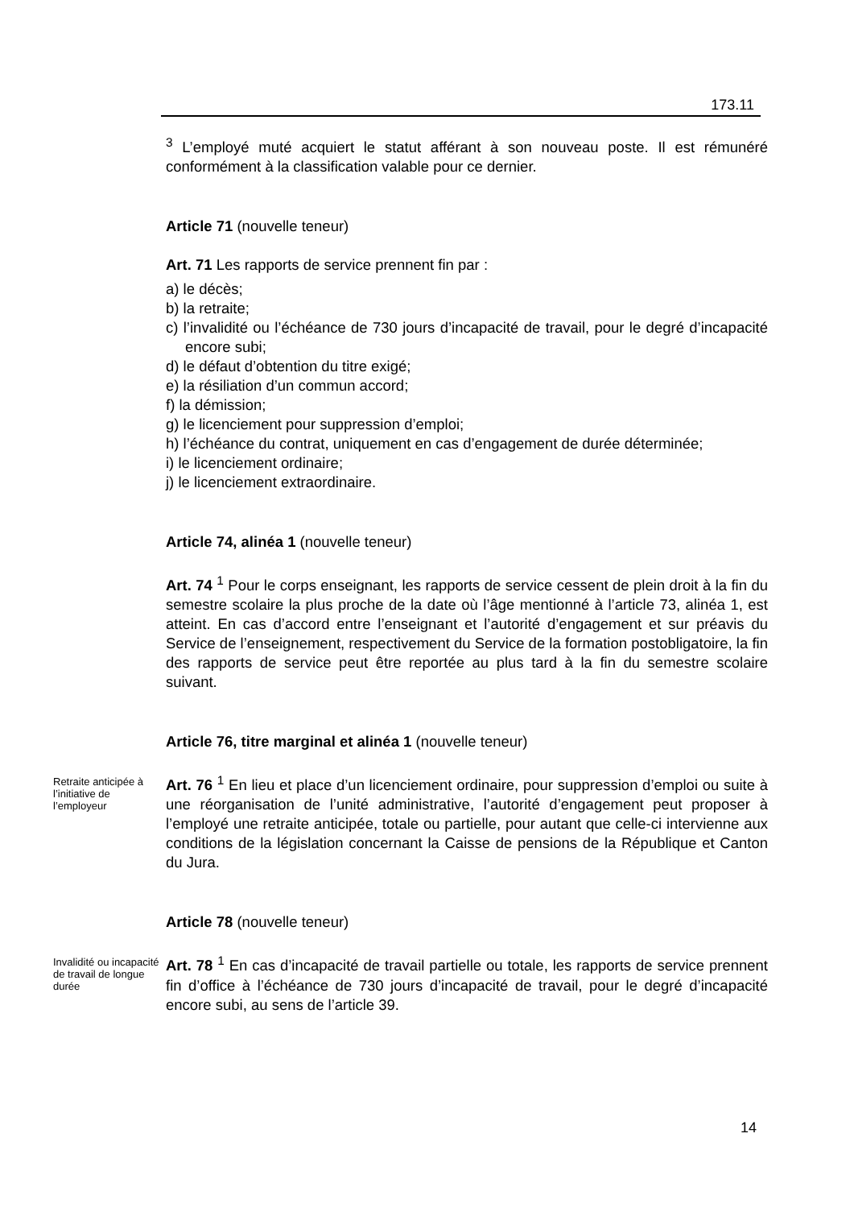173.11
<sup>3</sup> L’employé muté acquiert le statut afférant à son nouveau poste. Il est rému­néré conformément à la classification valable pour ce dernier.
Article 71 (nouvelle teneur)
Art. 71 Les rapports de service prennent fin par :
a) le décès;
b) la retraite;
c) l’invalidité ou l’échéance de 730 jours d’incapacité de travail, pour le degré d’incapacité encore subi;
d) le défaut d’obtention du titre exigé;
e) la résiliation d’un commun accord;
f) la démission;
g) le licenciement pour suppression d’emploi;
h) l’échéance du contrat, uniquement en cas d’engagement de durée détermi­née;
i) le licenciement ordinaire;
j) le licenciement extraordinaire.
Article 74, alinéa 1 (nouvelle teneur)
Art. 74 <sup>1</sup> Pour le corps enseignant, les rapports de service cessent de plein droit à la fin du semestre scolaire la plus proche de la date où l’âge mentionné à l’article 73, alinéa 1, est atteint. En cas d’accord entre l’enseignant et l’autorité d’engagement et sur préavis du Service de l’enseignement, respectivement du Service de la formation postobligatoire, la fin des rapports de service peut être reportée au plus tard à la fin du semestre scolaire suivant.
Article 76, titre marginal et alinéa 1 (nouvelle teneur)
Retraite anticipée à l’initiative de l’employeur
Art. 76 <sup>1</sup> En lieu et place d’un licenciement ordinaire, pour suppression d’em­ploi ou suite à une réorganisation de l’unité administrative, l’autorité d’engage­ment peut proposer à l’employé une retraite anticipée, totale ou partielle, pour autant que celle-ci intervienne aux conditions de la législation concernant la Caisse de pensions de la République et Canton du Jura.
Article 78 (nouvelle teneur)
Invalidité ou incapacité de travail de longue durée
Art. 78 <sup>1</sup> En cas d’incapacité de travail partielle ou totale, les rapports de ser­vice prennent fin d’office à l’échéance de 730 jours d’incapacité de travail, pour le degré d’incapacité encore subi, au sens de l’article 39.
14